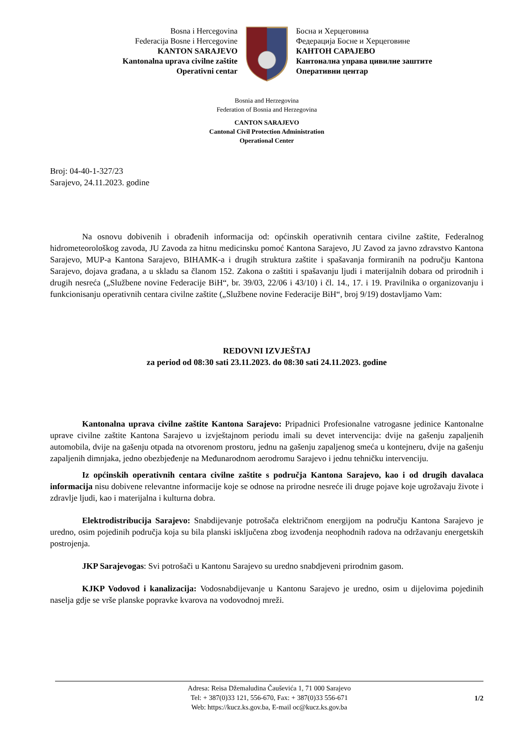Bosna i Hercegovina
Federacija Bosne i Hercegovine
KANTON SARAJEVO
Kantonalna uprava civilne zaštite
Operativni centar
Босна и Херцеговина
Федерација Босне и Херцеговине
КАНТОН САРАЈЕВО
Кантонална управа цивилне заштите
Оперативни центар
Bosnia and Herzegovina
Federation of Bosnia and Herzegovina
CANTON SARAJEVO
Cantonal Civil Protection Administration
Operational Center
Broj: 04-40-1-327/23
Sarajevo, 24.11.2023. godine
Na osnovu dobivenih i obrađenih informacija od: općinskih operativnih centara civilne zaštite, Federalnog hidrometeorološkog zavoda, JU Zavoda za hitnu medicinsku pomoć Kantona Sarajevo, JU Zavod za javno zdravstvo Kantona Sarajevo, MUP-a Kantona Sarajevo, BIHAMK-a i drugih struktura zaštite i spašavanja formiranih na području Kantona Sarajevo, dojava građana, a u skladu sa članom 152. Zakona o zaštiti i spašavanju ljudi i materijalnih dobara od prirodnih i drugih nesreća („Službene novine Federacije BiH“, br. 39/03, 22/06 i 43/10) i čl. 14., 17. i 19. Pravilnika o organizovanju i funkcionisanju operativnih centara civilne zaštite („Službene novine Federacije BiH“, broj 9/19) dostavljamo Vam:
REDOVNI IZVJEŠTAJ
za period od 08:30 sati 23.11.2023. do 08:30 sati 24.11.2023. godine
Kantonalna uprava civilne zaštite Kantona Sarajevo: Pripadnici Profesionalne vatrogasne jedinice Kantonalne uprave civilne zaštite Kantona Sarajevo u izvještajnom periodu imali su devet intervencija: dvije na gašenju zapaljenih automobila, dvije na gašenju otpada na otvorenom prostoru, jednu na gašenju zapaljenog smeća u kontejneru, dvije na gašenju zapaljenih dimnjaka, jedno obezbjeđenje na Međunarodnom aerodromu Sarajevo i jednu tehničku intervenciju.
Iz općinskih operativnih centara civilne zaštite s područja Kantona Sarajevo, kao i od drugih davalaca informacija nisu dobivene relevantne informacije koje se odnose na prirodne nesreće ili druge pojave koje ugrožavaju živote i zdravlje ljudi, kao i materijalna i kulturna dobra.
Elektrodistribucija Sarajevo: Snabdijevanje potrošača električnom energijom na području Kantona Sarajevo je uredno, osim pojedinih područja koja su bila planski isključena zbog izvođenja neophodnih radova na održavanju energetskih postrojenja.
JKP Sarajevogas: Svi potrošači u Kantonu Sarajevo su uredno snabdjeveni prirodnim gasom.
KJKP Vodovod i kanalizacija: Vodosnabdijevanje u Kantonu Sarajevo je uredno, osim u dijelovima pojedinih naselja gdje se vrše planske popravke kvarova na vodovodnoj mreži.
Adresa: Reisa Džemaludina Čauševića 1, 71 000 Sarajevo
Tel: + 387(0)33 121, 556-670, Fax: + 387(0)33 556-671
Web: https://kucz.ks.gov.ba, E-mail oc@kucz.ks.gov.ba
1/2